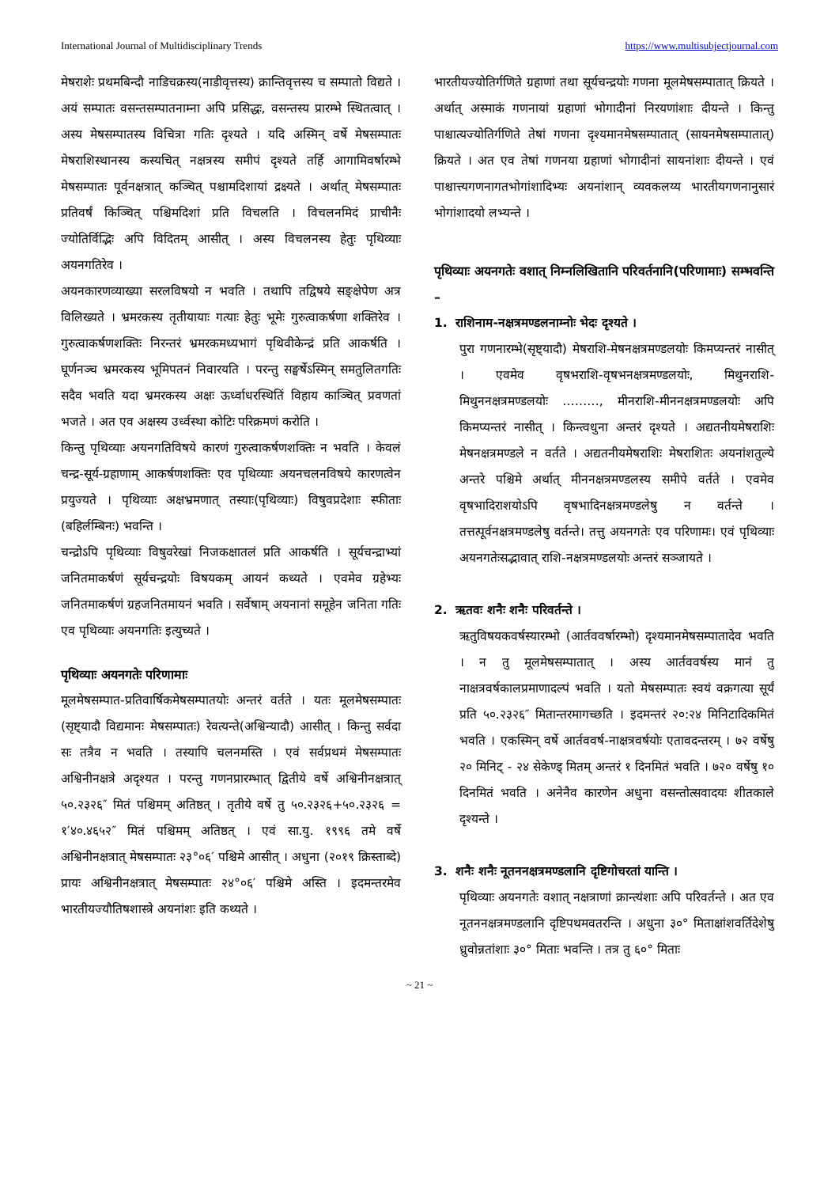International Journal of Multidisciplinary Trends https://www.multisubjectjournal.com
मेषराशेः प्रथमबिन्दौ नाडिचक्रस्य(नाडीवृत्तस्य) क्रान्तिवृत्तस्य च सम्पातो विद्यते । अयं सम्पातः वसन्तसम्पातनाम्ना अपि प्रसिद्धः, वसन्तस्य प्रारम्भे स्थितत्वात् । अस्य मेषसम्पातस्य विचित्रा गतिः दृश्यते । यदि अस्मिन् वर्षे मेषसम्पातः मेषराशिस्थानस्य कस्यचित् नक्षत्रस्य समीपं दृश्यते तर्हि आगामिवर्षारम्भे मेषसम्पातः पूर्वनक्षत्रात् कञ्चित् पश्चामदिशायां द्रक्ष्यते । अर्थात् मेषसम्पातः प्रतिवर्षं किञ्चित् पश्चिमदिशां प्रति विचलति । विचलनमिदं प्राचीनैः ज्योतिर्विद्भिः अपि विदितम् आसीत् । अस्य विचलनस्य हेतुः पृथिव्याः अयनगतिरेव ।
अयनकारणव्याख्या सरलविषयो न भवति । तथापि तद्विषये सङ्क्षेपेण अत्र विलिख्यते । भ्रमरकस्य तृतीयायाः गत्याः हेतुः भूमेः गुरुत्वाकर्षणा शक्तिरेव । गुरुत्वाकर्षणशक्तिः निरन्तरं भ्रमरकमध्यभागं पृथिवीकेन्द्रं प्रति आकर्षति । घूर्णनञ्च भ्रमरकस्य भूमिपतनं निवारयति । परन्तु सङ्घर्षेऽस्मिन् समतुलितगतिः सदैव भवति यदा भ्रमरकस्य अक्षः ऊर्ध्वाधरस्थितिं विहाय काञ्चित् प्रवणतां भजते । अत एव अक्षस्य उर्ध्वस्था कोटिः परिक्रमणं करोति ।
किन्तु पृथिव्याः अयनगतिविषये कारणं गुरुत्वाकर्षणशक्तिः न भवति । केवलं चन्द्र-सूर्य-ग्रहाणाम् आकर्षणशक्तिः एव पृथिव्याः अयनचलनविषये कारणत्वेन प्रयुज्यते । पृथिव्याः अक्षभ्रमणात् तस्याः(पृथिव्याः) विषुवप्रदेशाः स्फीताः (बहिर्लम्बिनः) भवन्ति ।
चन्द्रोऽपि पृथिव्याः विषुवरेखां निजकक्षातलं प्रति आकर्षति । सूर्यचन्द्राभ्यां जनितमाकर्षणं सूर्यचन्द्रयोः विषयकम् आयनं कथ्यते । एवमेव ग्रहेभ्यः जनितमाकर्षणं ग्रहजनितमायनं भवति । सर्वेषाम् अयनानां समूहेन जनिता गतिः एव पृथिव्याः अयनगतिः इत्युच्यते ।
पृथिव्याः अयनगतेः परिणामाः
मूलमेषसम्पात-प्रतिवार्षिकमेषसम्पातयोः अन्तरं वर्तते । यतः मूलमेषसम्पातः (सृष्ट्यादौ विद्यमानः मेषसम्पातः) रेवत्यन्ते(अश्विन्यादौ) आसीत् । किन्तु सर्वदा सः तत्रैव न भवति । तस्यापि चलनमस्ति । एवं सर्वप्रथमं मेषसम्पातः अश्विनीनक्षत्रे अदृश्यत । परन्तु गणनप्रारम्भात् द्वितीये वर्षे अश्विनीनक्षत्रात् ५०.२३२६″ मितं पश्चिमम् अतिष्ठत् । तृतीये वर्षे तु ५०.२३२६+५०.२३२६ = १′४०.४६५२″ मितं पश्चिमम् अतिष्ठत् । एवं सा.यु. १९९६ तमे वर्षे अश्विनीनक्षत्रात् मेषसम्पातः २३°०६′ पश्चिमे आसीत् । अधुना (२०१९ क्रिस्ताब्दे) प्रायः अश्विनीनक्षत्रात् मेषसम्पातः २४°०६′ पश्चिमे अस्ति । इदमन्तरमेव भारतीयज्यौतिषशास्त्रे अयनांशः इति कथ्यते ।
भारतीयज्योतिर्गणिते ग्रहाणां तथा सूर्यचन्द्रयोः गणना मूलमेषसम्पातात् क्रियते । अर्थात् अस्माकं गणनायां ग्रहाणां भोगादीनां निरयणांशाः दीयन्ते । किन्तु पाश्चात्यज्योतिर्गणिते तेषां गणना दृश्यमानमेषसम्पातात् (सायनमेषसम्पातात्) क्रियते । अत एव तेषां गणनया ग्रहाणां भोगादीनां सायनांशाः दीयन्ते । एवं पाश्चात्त्यगणनागतभोगांशादिभ्यः अयनांशान् व्यवकलय्य भारतीयगणनानुसारं भोगांशादयो लभ्यन्ते ।
पृथिव्याः अयनगतेः वशात् निम्नलिखितानि परिवर्तनानि(परिणामाः) सम्भवन्ति –
1. राशिनाम-नक्षत्रमण्डलनाम्नोः भेदः दृश्यते ।
पुरा गणनारम्भे(सृष्ट्यादौ) मेषराशि-मेषनक्षत्रमण्डलयोः किमप्यन्तरं नासीत् । एवमेव वृषभराशि-वृषभनक्षत्रमण्डलयोः, मिथुनराशि-मिथुननक्षत्रमण्डलयोः ………, मीनराशि-मीननक्षत्रमण्डलयोः अपि किमप्यन्तरं नासीत् । किन्त्वधुना अन्तरं दृश्यते । अद्यतनीयमेषराशिः मेषनक्षत्रमण्डले न वर्तते । अद्यतनीयमेषराशिः मेषराशितः अयनांशतुल्ये अन्तरे पश्चिमे अर्थात् मीननक्षत्रमण्डलस्य समीपे वर्तते । एवमेव वृषभादिराशयोऽपि वृषभादिनक्षत्रमण्डलेषु न वर्तन्ते । तत्तत्पूर्वनक्षत्रमण्डलेषु वर्तन्ते। तत्तु अयनगतेः एव परिणामः। एवं पृथिव्याः अयनगतेःसद्भावात् राशि-नक्षत्रमण्डलयोः अन्तरं सञ्जायते ।
2. ऋतवः शनैः शनैः परिवर्तन्ते ।
ऋतुविषयकवर्षस्यारम्भो (आर्तववर्षारम्भो) दृश्यमानमेषसम्पातादेव भवति । न तु मूलमेषसम्पातात् । अस्य आर्तववर्षस्य मानं तु नाक्षत्रवर्षकालप्रमाणादल्पं भवति । यतो मेषसम्पातः स्वयं वक्रगत्या सूर्यं प्रति ५०.२३२६″ मितान्तरमागच्छति । इदमन्तरं २०:२४ मिनिटादिकमितं भवति । एकस्मिन् वर्षे आर्तववर्ष-नाक्षत्रवर्षयोः एतावदन्तरम् । ७२ वर्षेषु २० मिनिट् - २४ सेकेण्ड् मितम् अन्तरं १ दिनमितं भवति । ७२० वर्षेषु १० दिनमितं भवति । अनेनैव कारणेन अधुना वसन्तोत्सवादयः शीतकाले दृश्यन्ते ।
3. शनैः शनैः नूतननक्षत्रमण्डलानि दृष्टिगोचरतां यान्ति ।
पृथिव्याः अयनगतेः वशात् नक्षत्राणां क्रान्त्यंशाः अपि परिवर्तन्ते । अत एव नूतननक्षत्रमण्डलानि दृष्टिपथमवतरन्ति । अधुना ३०° मिताक्षांशवर्तिदेशेषु ध्रुवोन्नतांशाः ३०° मिताः भवन्ति । तत्र तु ६०° मिताः
~ 21 ~